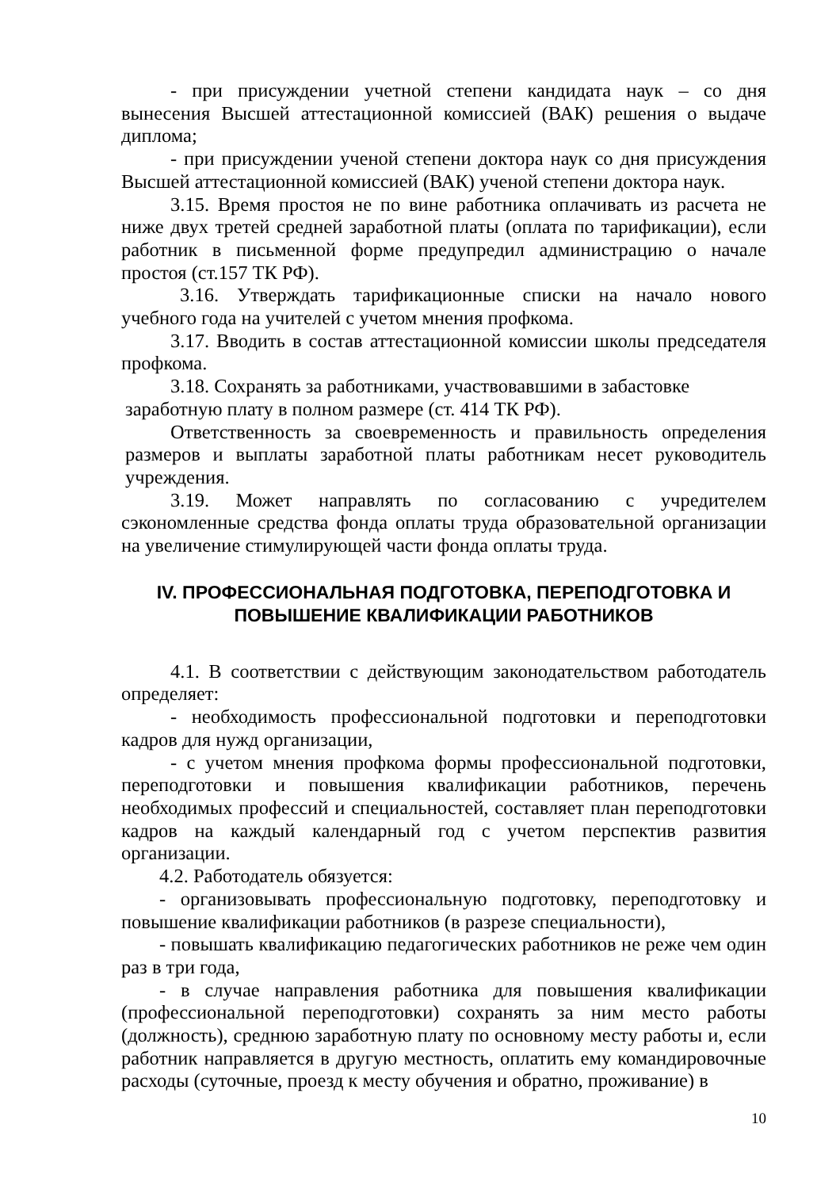- при присуждении учетной степени кандидата наук – со дня вынесения Высшей аттестационной комиссией (ВАК) решения о выдаче диплома;
- при присуждении ученой степени доктора наук со дня присуждения Высшей аттестационной комиссией (ВАК) ученой степени доктора наук.
3.15. Время простоя не по вине работника оплачивать из расчета не ниже двух третей средней заработной платы (оплата по тарификации), если работник в письменной форме предупредил администрацию о начале простоя (ст.157 ТК РФ).
3.16. Утверждать тарификационные списки на начало нового учебного года на учителей с учетом мнения профкома.
3.17. Вводить в состав аттестационной комиссии школы председателя профкома.
3.18. Сохранять за работниками, участвовавшими в забастовке
заработную плату в полном размере (ст. 414 ТК РФ).
Ответственность за своевременность и правильность определения размеров и выплаты заработной платы работникам несет руководитель учреждения.
3.19. Может направлять по согласованию с учредителем сэкономленные средства фонда оплаты труда образовательной организации на увеличение стимулирующей части фонда оплаты труда.
IV. ПРОФЕССИОНАЛЬНАЯ ПОДГОТОВКА, ПЕРЕПОДГОТОВКА И ПОВЫШЕНИЕ КВАЛИФИКАЦИИ РАБОТНИКОВ
4.1. В соответствии с действующим законодательством работодатель определяет:
- необходимость профессиональной подготовки и переподготовки кадров для нужд организации,
- с учетом мнения профкома формы профессиональной подготовки, переподготовки и повышения квалификации работников, перечень необходимых профессий и специальностей, составляет план переподготовки кадров на каждый календарный год с учетом перспектив развития организации.
4.2. Работодатель обязуется:
- организовывать профессиональную подготовку, переподготовку и повышение квалификации работников (в разрезе специальности),
- повышать квалификацию педагогических работников не реже чем один раз в три года,
- в случае направления работника для повышения квалификации (профессиональной переподготовки) сохранять за ним место работы (должность), среднюю заработную плату по основному месту работы и, если работник направляется в другую местность, оплатить ему командировочные расходы (суточные, проезд к месту обучения и обратно, проживание) в
10